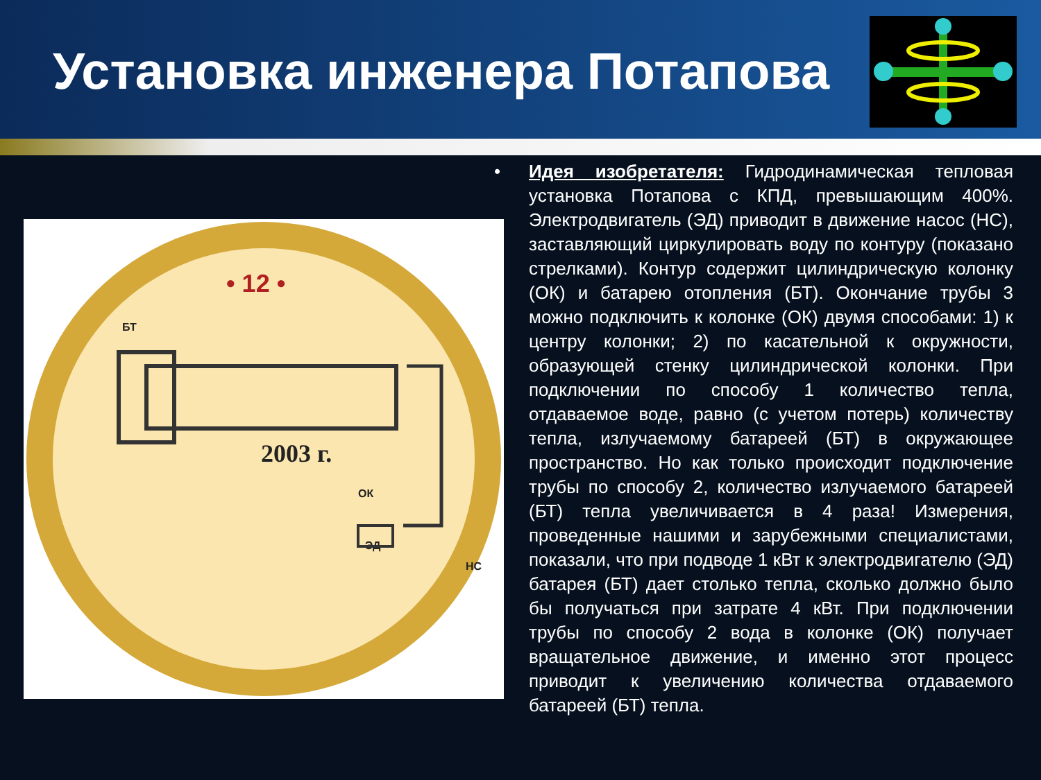Установка инженера Потапова
• 12 •
БТ
2003 г.
ОК
ЭД
НС
• Идея изобретателя: Гидродинамическая тепловая установка Потапова с КПД, превышающим 400%. Электродвигатель (ЭД) приводит в движение насос (НС), заставляющий циркулировать воду по контуру (показано стрелками). Контур содержит цилиндрическую колонку (ОК) и батарею отопления (БТ). Окончание трубы 3 можно подключить к колонке (ОК) двумя способами: 1) к центру колонки; 2) по касательной к окружности, образующей стенку цилиндрической колонки. При подключении по способу 1 количество тепла, отдаваемое воде, равно (с учетом потерь) количеству тепла, излучаемому батареей (БТ) в окружающее пространство. Но как только происходит подключение трубы по способу 2, количество излучаемого батареей (БТ) тепла увеличивается в 4 раза! Измерения, проведенные нашими и зарубежными специалистами, показали, что при подводе 1 кВт к электродвигателю (ЭД) батарея (БТ) дает столько тепла, сколько должно было бы получаться при затрате 4 кВт. При подключении трубы по способу 2 вода в колонке (ОК) получает вращательное движение, и именно этот процесс приводит к увеличению количества отдаваемого батареей (БТ) тепла.